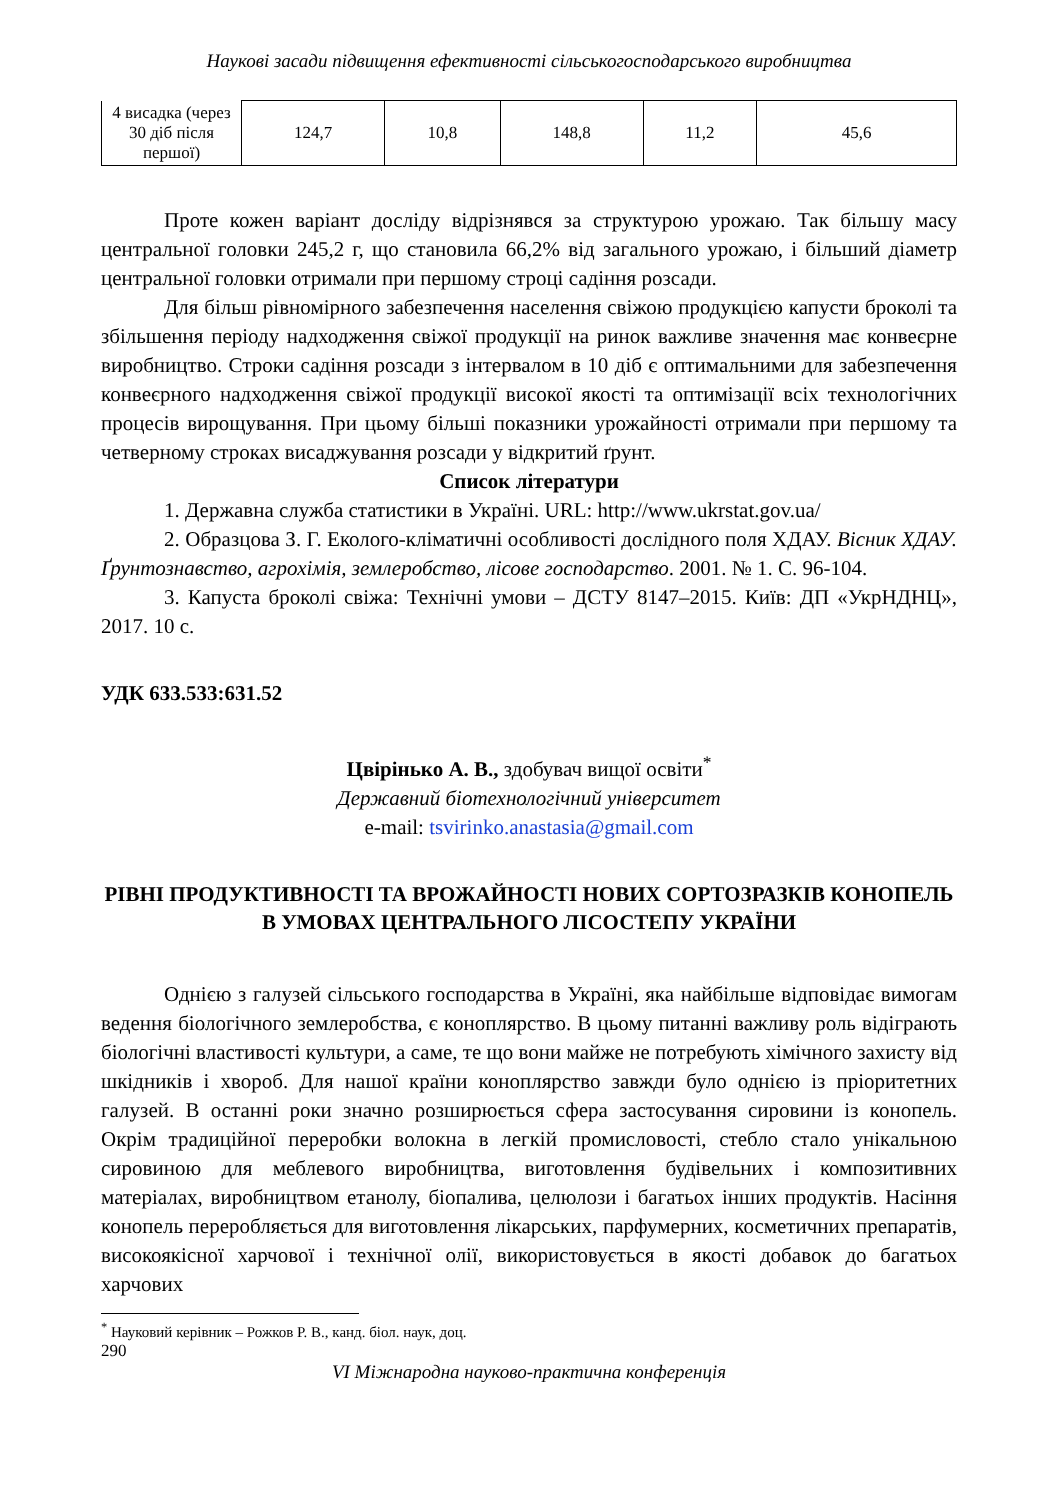Наукові засади підвищення ефективності сільськогосподарського виробництва
| 4 висадка (через 30 діб після першої) | 124,7 | 10,8 | 148,8 | 11,2 | 45,6 |
Проте кожен варіант досліду відрізнявся за структурою урожаю. Так більшу масу центральної головки 245,2 г, що становила 66,2% від загального урожаю, і більший діаметр центральної головки отримали при першому строці садіння розсади.
Для більш рівномірного забезпечення населення свіжою продукцією капусти броколі та збільшення періоду надходження свіжої продукції на ринок важливе значення має конвеєрне виробництво. Строки садіння розсади з інтервалом в 10 діб є оптимальними для забезпечення конвеєрного надходження свіжої продукції високої якості та оптимізації всіх технологічних процесів вирощування. При цьому більші показники урожайності отримали при першому та четверному строках висаджування розсади у відкритий ґрунт.
Список літератури
1. Державна служба статистики в Україні. URL: http://www.ukrstat.gov.ua/
2. Образцова З. Г. Еколого-кліматичні особливості дослідного поля ХДАУ. Вісник ХДАУ. Ґрунтознавство, агрохімія, землеробство, лісове господарство. 2001. № 1. С. 96-104.
3. Капуста броколі свіжа: Технічні умови – ДСТУ 8147–2015. Київ: ДП «УкрНДНЦ», 2017. 10 с.
УДК 633.533:631.52
Цвірінько А. В., здобувач вищої освіти<sup>*</sup>
Державний біотехнологічний університет
e-mail: tsvirinko.anastasia@gmail.com
РІВНІ ПРОДУКТИВНОСТІ ТА ВРОЖАЙНОСТІ НОВИХ СОРТОЗРАЗКІВ КОНОПЕЛЬ В УМОВАХ ЦЕНТРАЛЬНОГО ЛІСОСТЕПУ УКРАЇНИ
Однією з галузей сільського господарства в Україні, яка найбільше відповідає вимогам ведення біологічного землеробства, є коноплярство. В цьому питанні важливу роль відіграють біологічні властивості культури, а саме, те що вони майже не потребують хімічного захисту від шкідників і хвороб. Для нашої країни коноплярство завжди було однією із пріоритетних галузей. В останні роки значно розширюється сфера застосування сировини із конопель. Окрім традиційної переробки волокна в легкій промисловості, стебло стало унікальною сировиною для меблевого виробництва, виготовлення будівельних і композитивних матеріалах, виробництвом етанолу, біопалива, целюлози і багатьох інших продуктів. Насіння конопель переробляється для виготовлення лікарських, парфумерних, косметичних препаратів, високоякісної харчової і технічної олії, використовується в якості добавок до багатьох харчових
<sup>*</sup> Науковий керівник – Рожков Р. В., канд. біол. наук, доц.
290
VI Міжнародна науково-практична конференція